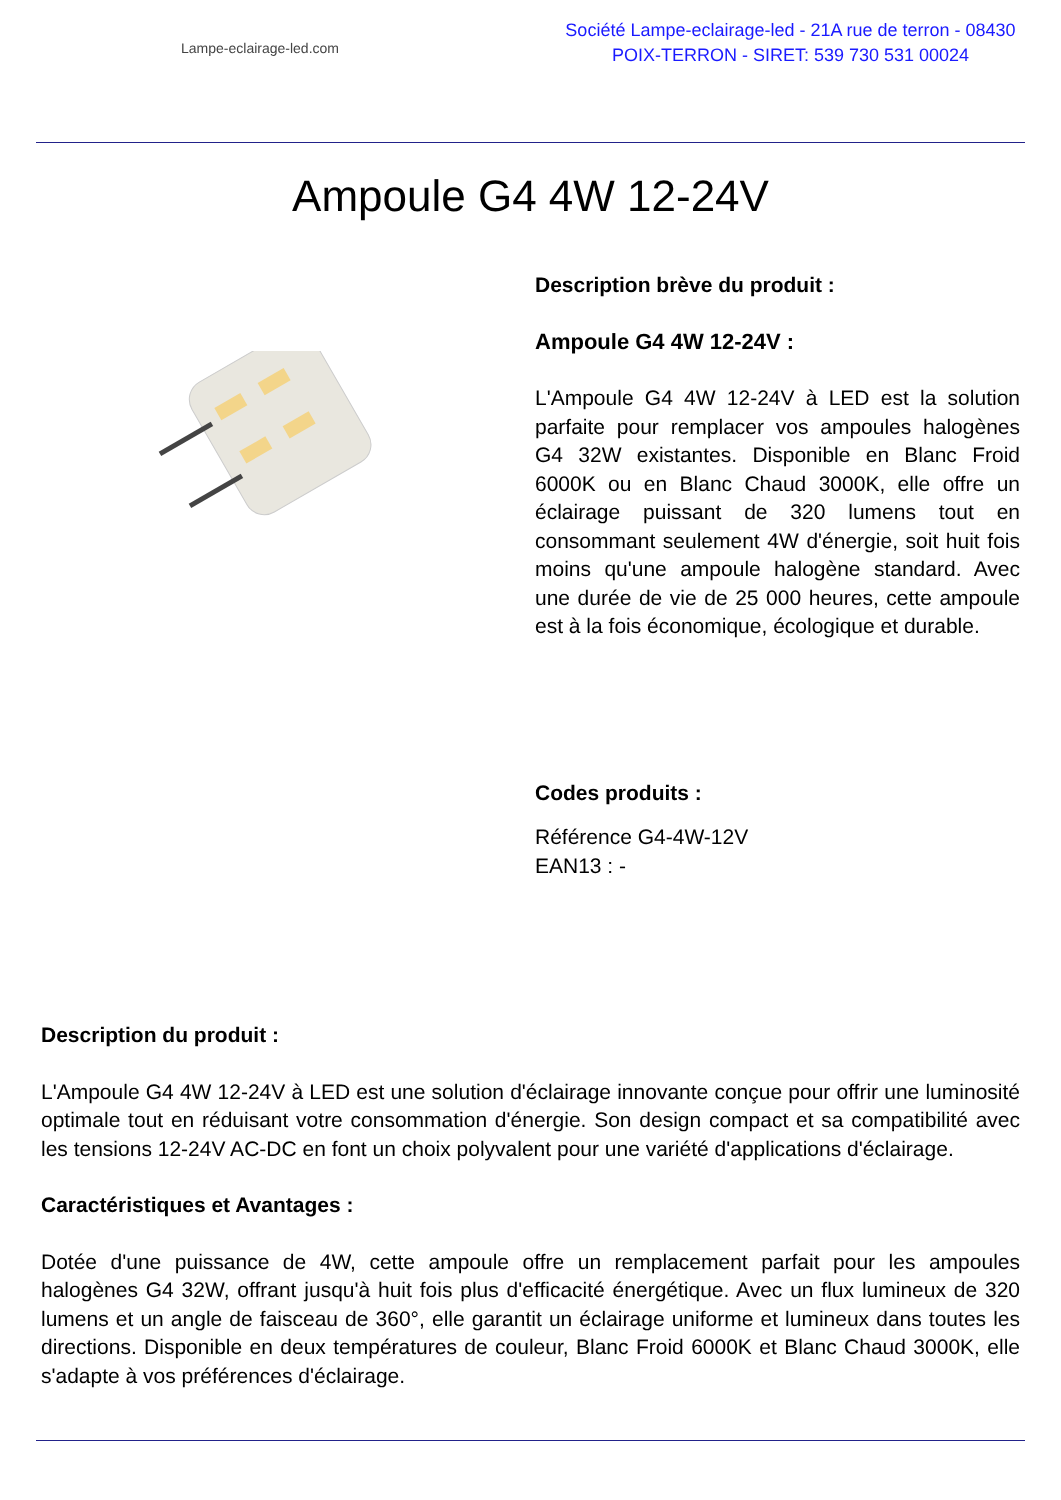Lampe-eclairage-led.com
Société Lampe-eclairage-led - 21A rue de terron - 08430
POIX-TERRON - SIRET: 539 730 531 00024
Ampoule G4 4W 12-24V
Description brève du produit :
Ampoule G4 4W 12-24V :
L'Ampoule G4 4W 12-24V à LED est la solution parfaite pour remplacer vos ampoules halogènes G4 32W existantes. Disponible en Blanc Froid 6000K ou en Blanc Chaud 3000K, elle offre un éclairage puissant de 320 lumens tout en consommant seulement 4W d'énergie, soit huit fois moins qu'une ampoule halogène standard. Avec une durée de vie de 25 000 heures, cette ampoule est à la fois économique, écologique et durable.
Codes produits :
Référence G4-4W-12V
EAN13 : -
Description du produit :
L'Ampoule G4 4W 12-24V à LED est une solution d'éclairage innovante conçue pour offrir une luminosité optimale tout en réduisant votre consommation d'énergie. Son design compact et sa compatibilité avec les tensions 12-24V AC-DC en font un choix polyvalent pour une variété d'applications d'éclairage.
Caractéristiques et Avantages :
Dotée d'une puissance de 4W, cette ampoule offre un remplacement parfait pour les ampoules halogènes G4 32W, offrant jusqu'à huit fois plus d'efficacité énergétique. Avec un flux lumineux de 320 lumens et un angle de faisceau de 360°, elle garantit un éclairage uniforme et lumineux dans toutes les directions. Disponible en deux températures de couleur, Blanc Froid 6000K et Blanc Chaud 3000K, elle s'adapte à vos préférences d'éclairage.